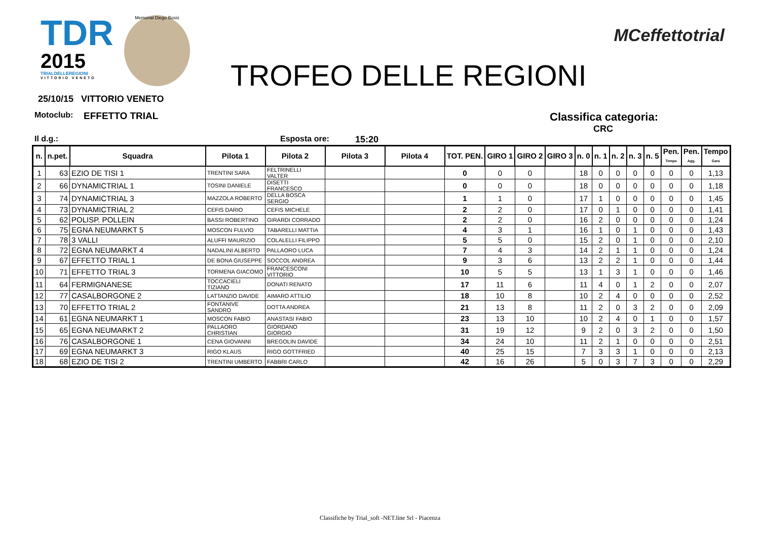TDR
2015
TRIALDELLEREGIONI
VITTORIO VENETO
Memorial Diego Bosis
TROFEO DELLE REGIONI
MCeffettotrial
25/10/15 VITTORIO VENETO
Motoclub: EFFETTO TRIAL Classifica categoria:
CRC
Il d.g.: Esposta ore: 15:20
| n. | n.pet. | Squadra | Pilota 1 | Pilota 2 | Pilota 3 | Pilota 4 | TOT. PEN. | GIRO 1 | GIRO 2 | GIRO 3 | n. 0 | n. 1 | n. 2 | n. 3 | n. 5 | Pen. Tempo | Pen. Agg. | Tempo Gara |
| --- | --- | --- | --- | --- | --- | --- | --- | --- | --- | --- | --- | --- | --- | --- | --- | --- | --- | --- |
| 1 | 63 | EZIO DE TISI 1 | TRENTINI SARA | FELTRINELLI VALTER | | | 0 | 0 | 0 | | 18 | 0 | 0 | 0 | 0 | 0 | 0 | 1,13 |
| 2 | 66 | DYNAMICTRIAL 1 | TOSINI DANIELE | DISETTI FRANCESCO | | | 0 | 0 | 0 | | 18 | 0 | 0 | 0 | 0 | 0 | 0 | 1,18 |
| 3 | 74 | DYNAMICTRIAL 3 | MAZZOLA ROBERTO | DELLA BOSCA SERGIO | | | 1 | 1 | 0 | | 17 | 1 | 0 | 0 | 0 | 0 | 0 | 1,45 |
| 4 | 73 | DYNAMICTRIAL 2 | CEFIS DARIO | CEFIS MICHELE | | | 2 | 2 | 0 | | 17 | 0 | 1 | 0 | 0 | 0 | 0 | 1,41 |
| 5 | 62 | POLISP. POLLEIN | BASSI ROBERTINO | GIRARDI CORRADO | | | 2 | 2 | 0 | | 16 | 2 | 0 | 0 | 0 | 0 | 0 | 1,24 |
| 6 | 75 | EGNA NEUMARKT 5 | MOSCON FULVIO | TABARELLI MATTIA | | | 4 | 3 | 1 | | 16 | 1 | 0 | 1 | 0 | 0 | 0 | 1,43 |
| 7 | 78 | 3 VALLI | ALUFFI MAURIZIO | COLALELLI FILIPPO | | | 5 | 5 | 0 | | 15 | 2 | 0 | 1 | 0 | 0 | 0 | 2,10 |
| 8 | 72 | EGNA NEUMARKT 4 | NADALINI ALBERTO | PALLAORO LUCA | | | 7 | 4 | 3 | | 14 | 2 | 1 | 1 | 0 | 0 | 0 | 1,24 |
| 9 | 67 | EFFETTO TRIAL 1 | DE BONA GIUSEPPE | SOCCOL ANDREA | | | 9 | 3 | 6 | | 13 | 2 | 2 | 1 | 0 | 0 | 0 | 1,44 |
| 10 | 71 | EFFETTO TRIAL 3 | TORMENA GIACOMO | FRANCESCONI VITTORIO | | | 10 | 5 | 5 | | 13 | 1 | 3 | 1 | 0 | 0 | 0 | 1,46 |
| 11 | 64 | FERMIGNANESE | TOCCACIELI TIZIANO | DONATI RENATO | | | 17 | 11 | 6 | | 11 | 4 | 0 | 1 | 2 | 0 | 0 | 2,07 |
| 12 | 77 | CASALBORGONE 2 | LATTANZIO DAVIDE | AIMARO ATTILIO | | | 18 | 10 | 8 | | 10 | 2 | 4 | 0 | 0 | 0 | 0 | 2,52 |
| 13 | 70 | EFFETTO TRIAL 2 | FONTANIVE SANDRO | DOTTA ANDREA | | | 21 | 13 | 8 | | 11 | 2 | 0 | 3 | 2 | 0 | 0 | 2,09 |
| 14 | 61 | EGNA NEUMARKT 1 | MOSCON FABIO | ANASTASI FABIO | | | 23 | 13 | 10 | | 10 | 2 | 4 | 0 | 1 | 0 | 0 | 1,57 |
| 15 | 65 | EGNA NEUMARKT 2 | PALLAORO CHRISTIAN | GIORDANO GIORGIO | | | 31 | 19 | 12 | | 9 | 2 | 0 | 3 | 2 | 0 | 0 | 1,50 |
| 16 | 76 | CASALBORGONE 1 | CENA GIOVANNI | BREGOLIN DAVIDE | | | 34 | 24 | 10 | | 11 | 2 | 1 | 0 | 0 | 0 | 0 | 2,51 |
| 17 | 69 | EGNA NEUMARKT 3 | RIGO KLAUS | RIGO GOTTFRIED | | | 40 | 25 | 15 | | 7 | 3 | 3 | 1 | 0 | 0 | 0 | 2,13 |
| 18 | 68 | EZIO DE TISI 2 | TRENTINI UMBERTO | FABBRI CARLO | | | 42 | 16 | 26 | | 5 | 0 | 3 | 7 | 3 | 0 | 0 | 2,29 |
Classifiche by Trial_soft -NET.line Srl - Piacenza